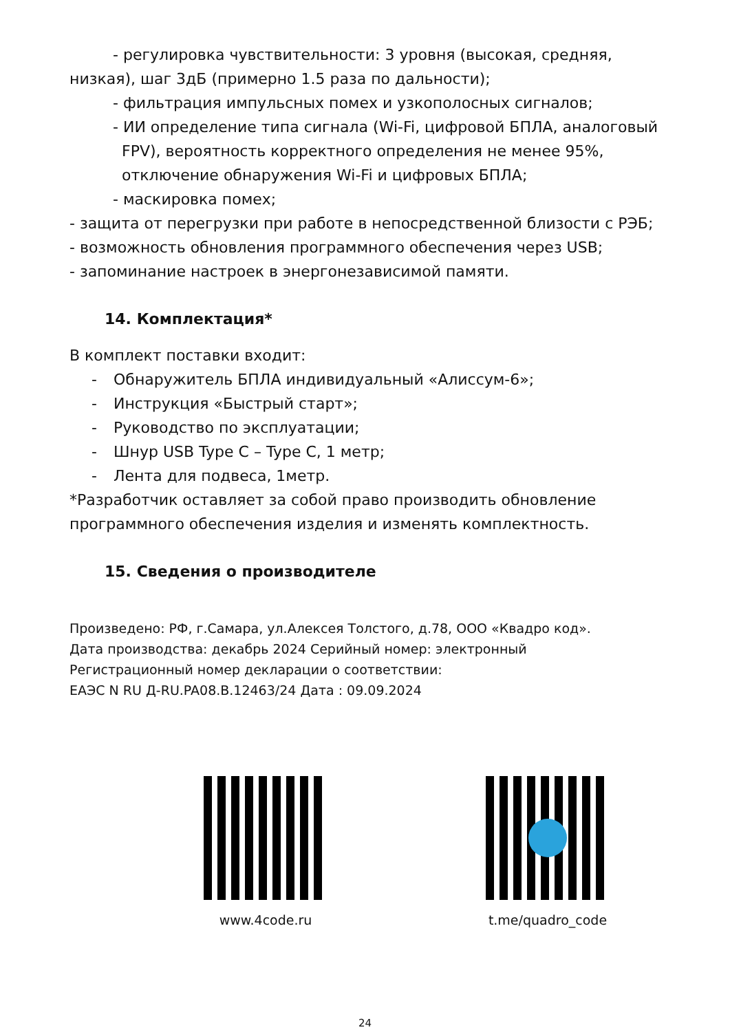- регулировка чувствительности: 3 уровня (высокая, средняя,
низкая), шаг 3дБ (примерно 1.5 раза по дальности);
- фильтрация импульсных помех и узкополосных сигналов;
- ИИ определение типа сигнала (Wi-Fi, цифровой БПЛА, аналоговый
FPV), вероятность корректного определения не менее 95%,
отключение обнаружения Wi-Fi и цифровых БПЛА;
- маскировка помех;
- защита от перегрузки при работе в непосредственной близости с РЭБ;
- возможность обновления программного обеспечения через USB;
- запоминание настроек в энергонезависимой памяти.
14. Комплектация*
В комплект поставки входит:
- Обнаружитель БПЛА индивидуальный «Алиссум-6»;
- Инструкция «Быстрый старт»;
- Руководство по эксплуатации;
- Шнур USB Type C – Type C, 1 метр;
- Лента для подвеса, 1метр.
*Разработчик оставляет за собой право производить обновление программного обеспечения изделия и изменять комплектность.
15. Сведения о производителе
Произведено: РФ, г.Самара, ул.Алексея Толстого, д.78, ООО «Квадро код».
Дата производства: декабрь 2024 Серийный номер: электронный
Регистрационный номер декларации о соответствии:
ЕАЭС N RU Д-RU.PA08.B.12463/24 Дата : 09.09.2024
www.4code.ru t.me/quadro_code
24